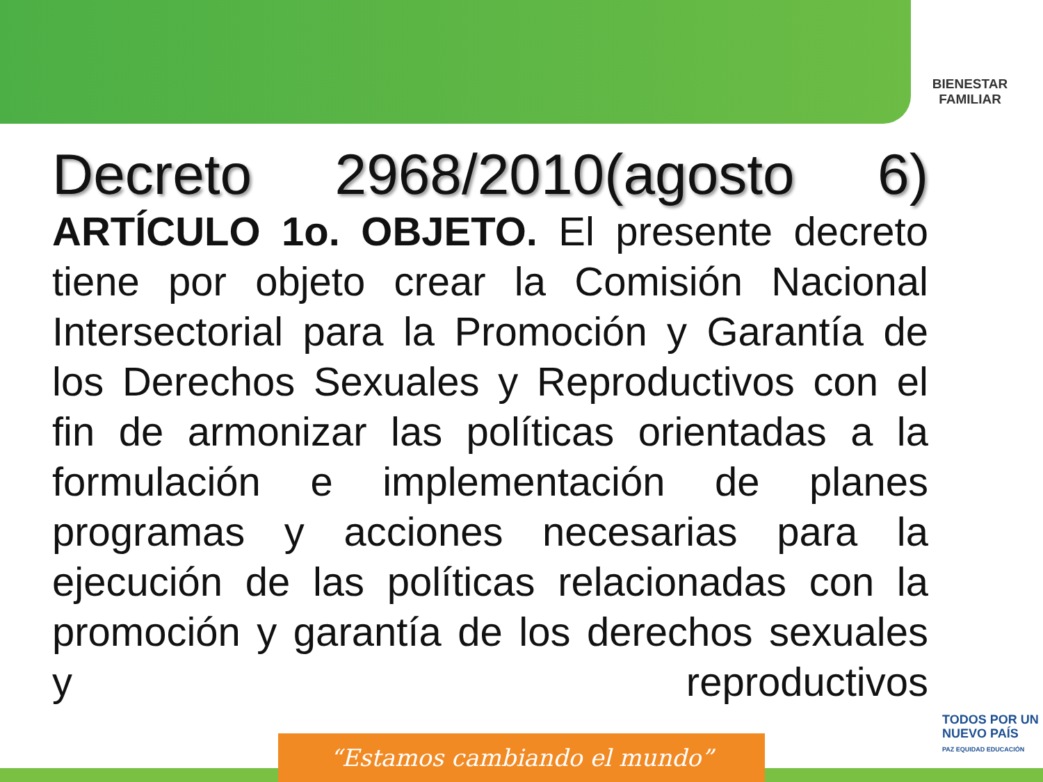BIENESTAR
FAMILIAR
Decreto 2968/2010(agosto 6)
ARTÍCULO 1o. OBJETO. El presente decreto tiene por objeto crear la Comisión Nacional Intersectorial para la Promoción y Garantía de los Derechos Sexuales y Reproductivos con el fin de armonizar las políticas orientadas a la formulación e implementación de planes programas y acciones necesarias para la ejecución de las políticas relacionadas con la promoción y garantía de los derechos sexuales y reproductivos
TODOS POR UN
NUEVO PAÍS
PAZ EQUIDAD EDUCACIÓN
“Estamos cambiando el mundo”